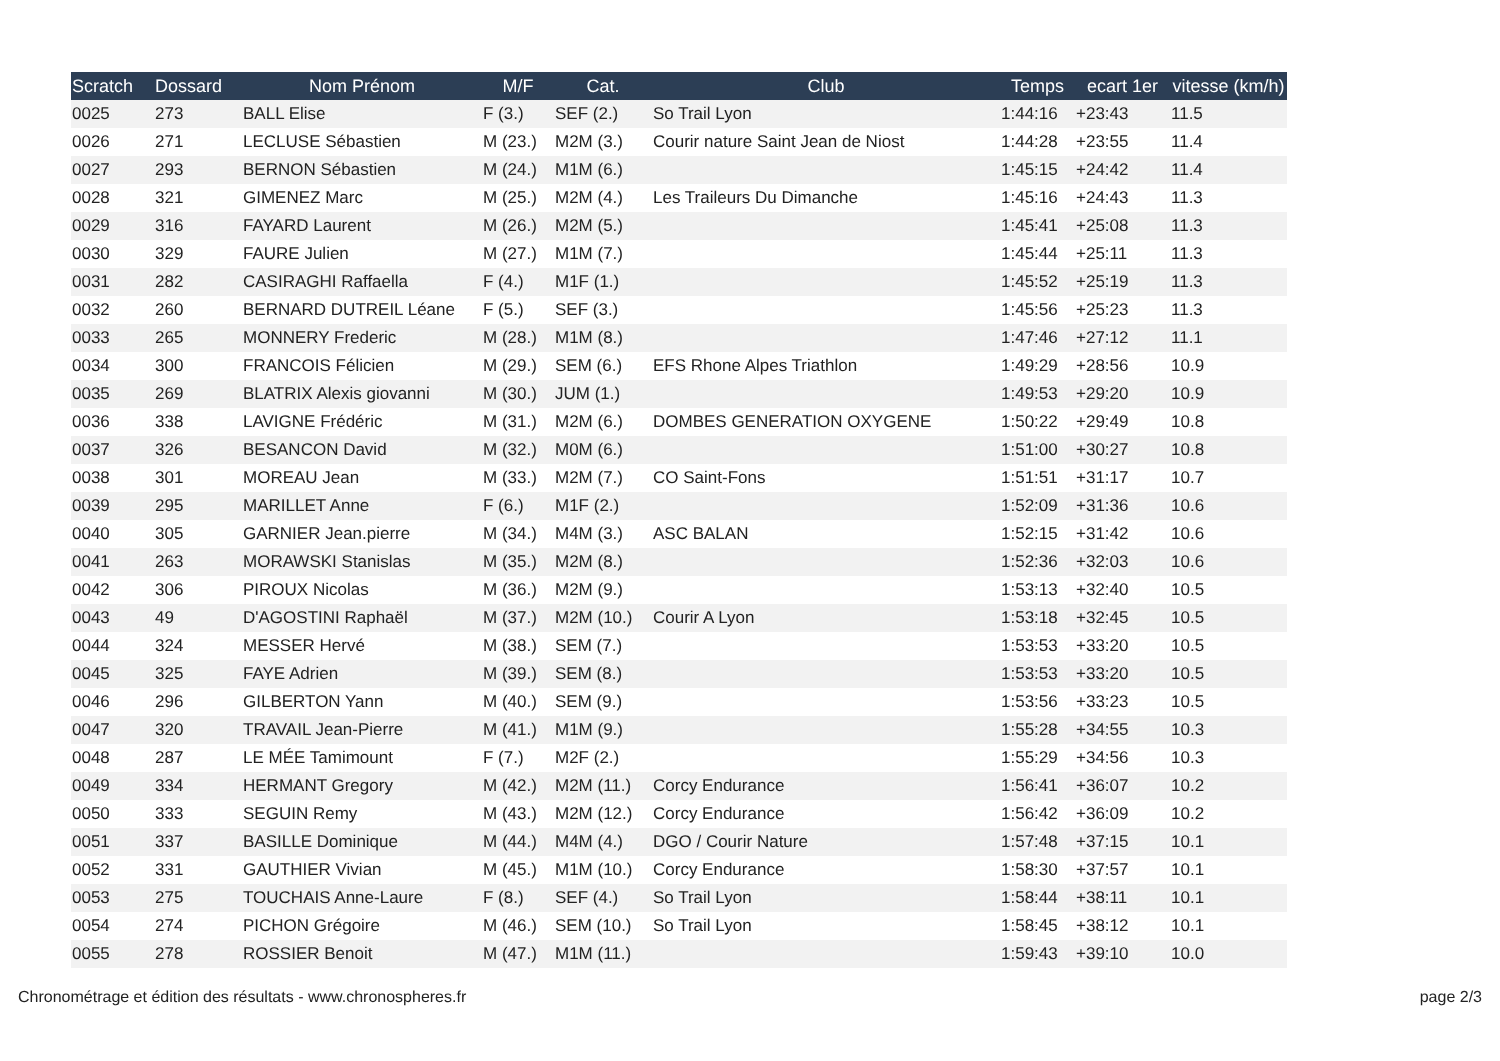| Scratch | Dossard | Nom Prénom | M/F | Cat. | Club | Temps | ecart 1er | vitesse (km/h) |
| --- | --- | --- | --- | --- | --- | --- | --- | --- |
| 0025 | 273 | BALL Elise | F (3.) | SEF (2.) | So Trail Lyon | 1:44:16 | +23:43 | 11.5 |
| 0026 | 271 | LECLUSE Sébastien | M (23.) | M2M (3.) | Courir nature Saint Jean de Niost | 1:44:28 | +23:55 | 11.4 |
| 0027 | 293 | BERNON Sébastien | M (24.) | M1M (6.) | | 1:45:15 | +24:42 | 11.4 |
| 0028 | 321 | GIMENEZ Marc | M (25.) | M2M (4.) | Les Traileurs Du Dimanche | 1:45:16 | +24:43 | 11.3 |
| 0029 | 316 | FAYARD Laurent | M (26.) | M2M (5.) | | 1:45:41 | +25:08 | 11.3 |
| 0030 | 329 | FAURE Julien | M (27.) | M1M (7.) | | 1:45:44 | +25:11 | 11.3 |
| 0031 | 282 | CASIRAGHI Raffaella | F (4.) | M1F (1.) | | 1:45:52 | +25:19 | 11.3 |
| 0032 | 260 | BERNARD DUTREIL Léane | F (5.) | SEF (3.) | | 1:45:56 | +25:23 | 11.3 |
| 0033 | 265 | MONNERY Frederic | M (28.) | M1M (8.) | | 1:47:46 | +27:12 | 11.1 |
| 0034 | 300 | FRANCOIS Félicien | M (29.) | SEM (6.) | EFS Rhone Alpes Triathlon | 1:49:29 | +28:56 | 10.9 |
| 0035 | 269 | BLATRIX Alexis giovanni | M (30.) | JUM (1.) | | 1:49:53 | +29:20 | 10.9 |
| 0036 | 338 | LAVIGNE Frédéric | M (31.) | M2M (6.) | DOMBES GENERATION OXYGENE | 1:50:22 | +29:49 | 10.8 |
| 0037 | 326 | BESANCON David | M (32.) | M0M (6.) | | 1:51:00 | +30:27 | 10.8 |
| 0038 | 301 | MOREAU Jean | M (33.) | M2M (7.) | CO Saint-Fons | 1:51:51 | +31:17 | 10.7 |
| 0039 | 295 | MARILLET Anne | F (6.) | M1F (2.) | | 1:52:09 | +31:36 | 10.6 |
| 0040 | 305 | GARNIER Jean.pierre | M (34.) | M4M (3.) | ASC BALAN | 1:52:15 | +31:42 | 10.6 |
| 0041 | 263 | MORAWSKI Stanislas | M (35.) | M2M (8.) | | 1:52:36 | +32:03 | 10.6 |
| 0042 | 306 | PIROUX Nicolas | M (36.) | M2M (9.) | | 1:53:13 | +32:40 | 10.5 |
| 0043 | 49 | D'AGOSTINI Raphaël | M (37.) | M2M (10.) | Courir A Lyon | 1:53:18 | +32:45 | 10.5 |
| 0044 | 324 | MESSER Hervé | M (38.) | SEM (7.) | | 1:53:53 | +33:20 | 10.5 |
| 0045 | 325 | FAYE Adrien | M (39.) | SEM (8.) | | 1:53:53 | +33:20 | 10.5 |
| 0046 | 296 | GILBERTON Yann | M (40.) | SEM (9.) | | 1:53:56 | +33:23 | 10.5 |
| 0047 | 320 | TRAVAIL Jean-Pierre | M (41.) | M1M (9.) | | 1:55:28 | +34:55 | 10.3 |
| 0048 | 287 | LE MÉE Tamimount | F (7.) | M2F (2.) | | 1:55:29 | +34:56 | 10.3 |
| 0049 | 334 | HERMANT Gregory | M (42.) | M2M (11.) | Corcy Endurance | 1:56:41 | +36:07 | 10.2 |
| 0050 | 333 | SEGUIN Remy | M (43.) | M2M (12.) | Corcy Endurance | 1:56:42 | +36:09 | 10.2 |
| 0051 | 337 | BASILLE Dominique | M (44.) | M4M (4.) | DGO / Courir Nature | 1:57:48 | +37:15 | 10.1 |
| 0052 | 331 | GAUTHIER Vivian | M (45.) | M1M (10.) | Corcy Endurance | 1:58:30 | +37:57 | 10.1 |
| 0053 | 275 | TOUCHAIS Anne-Laure | F (8.) | SEF (4.) | So Trail Lyon | 1:58:44 | +38:11 | 10.1 |
| 0054 | 274 | PICHON Grégoire | M (46.) | SEM (10.) | So Trail Lyon | 1:58:45 | +38:12 | 10.1 |
| 0055 | 278 | ROSSIER Benoit | M (47.) | M1M (11.) | | 1:59:43 | +39:10 | 10.0 |
Chronométrage et édition des résultats - www.chronospheres.fr page 2/3